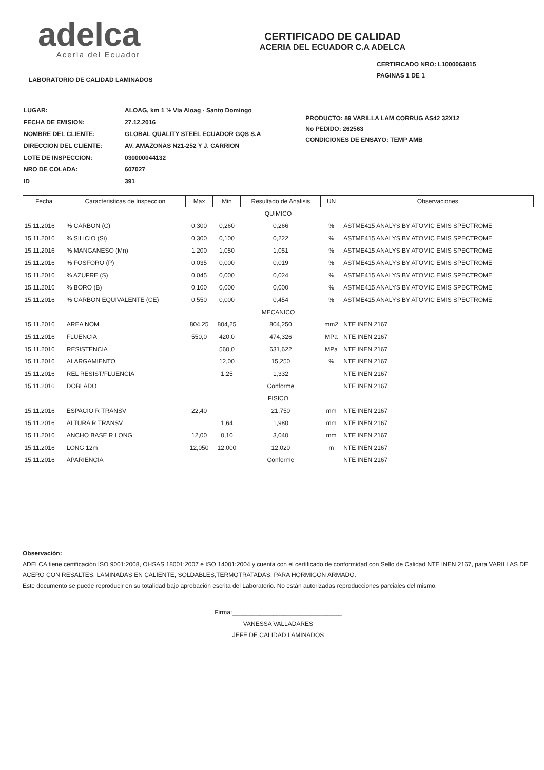adelca
Acería del Ecuador
CERTIFICADO DE CALIDAD
ACERIA DEL ECUADOR C.A ADELCA
CERTIFICADO NRO: L1000063815
PAGINAS 1 DE 1
LABORATORIO DE CALIDAD LAMINADOS
| LUGAR: | ALOAG, km 1 ½ Vía Aloag - Santo Domingo |
| FECHA DE EMISION: | 27.12.2016 |
| NOMBRE DEL CLIENTE: | GLOBAL QUALITY STEEL ECUADOR GQS S.A |
| DIRECCION DEL CLIENTE: | AV. AMAZONAS N21-252 Y J. CARRION |
| LOTE DE INSPECCION: | 030000044132 |
| NRO DE COLADA: | 607027 |
| ID | 391 |
PRODUCTO: 89 VARILLA LAM CORRUG AS42 32X12
No PEDIDO: 262563
CONDICIONES DE ENSAYO: TEMP AMB
| Fecha | Caracteristicas de Inspeccion | Max | Min | Resultado de Analisis | UN | Observaciones |
| --- | --- | --- | --- | --- | --- | --- |
| QUIMICO | | | | | | |
| 15.11.2016 | % CARBON (C) | 0,300 | 0,260 | 0,266 | % | ASTME415 ANALYS BY ATOMIC EMIS SPECTROME |
| 15.11.2016 | % SILICIO (Si) | 0,300 | 0,100 | 0,222 | % | ASTME415 ANALYS BY ATOMIC EMIS SPECTROME |
| 15.11.2016 | % MANGANESO (Mn) | 1,200 | 1,050 | 1,051 | % | ASTME415 ANALYS BY ATOMIC EMIS SPECTROME |
| 15.11.2016 | % FOSFORO (P) | 0,035 | 0,000 | 0,019 | % | ASTME415 ANALYS BY ATOMIC EMIS SPECTROME |
| 15.11.2016 | % AZUFRE (S) | 0,045 | 0,000 | 0,024 | % | ASTME415 ANALYS BY ATOMIC EMIS SPECTROME |
| 15.11.2016 | % BORO (B) | 0,100 | 0,000 | 0,000 | % | ASTME415 ANALYS BY ATOMIC EMIS SPECTROME |
| 15.11.2016 | % CARBON EQUIVALENTE (CE) | 0,550 | 0,000 | 0,454 | % | ASTME415 ANALYS BY ATOMIC EMIS SPECTROME |
| MECANICO | | | | | | |
| 15.11.2016 | AREA NOM | 804,25 | 804,25 | 804,250 | mm2 | NTE INEN 2167 |
| 15.11.2016 | FLUENCIA | 550,0 | 420,0 | 474,326 | MPa | NTE INEN 2167 |
| 15.11.2016 | RESISTENCIA | | 560,0 | 631,622 | MPa | NTE INEN 2167 |
| 15.11.2016 | ALARGAMIENTO | | 12,00 | 15,250 | % | NTE INEN 2167 |
| 15.11.2016 | REL RESIST/FLUENCIA | | 1,25 | 1,332 | | NTE INEN 2167 |
| 15.11.2016 | DOBLADO | | | Conforme | | NTE INEN 2167 |
| FISICO | | | | | | |
| 15.11.2016 | ESPACIO R TRANSV | 22,40 | | 21,750 | mm | NTE INEN 2167 |
| 15.11.2016 | ALTURA R TRANSV | | 1,64 | 1,980 | mm | NTE INEN 2167 |
| 15.11.2016 | ANCHO BASE R LONG | 12,00 | 0,10 | 3,040 | mm | NTE INEN 2167 |
| 15.11.2016 | LONG 12m | 12,050 | 12,000 | 12,020 | m | NTE INEN 2167 |
| 15.11.2016 | APARIENCIA | | | Conforme | | NTE INEN 2167 |
Observación:
ADELCA tiene certificación ISO 9001:2008, OHSAS 18001:2007 e ISO 14001:2004 y cuenta con el certificado de conformidad con Sello de Calidad NTE INEN 2167, para VARILLAS DE ACERO CON RESALTES, LAMINADAS EN CALIENTE, SOLDABLES,TERMOTRATADAS, PARA HORMIGON ARMADO.
Este documento se puede reproducir en su totalidad bajo aprobación escrita del Laboratorio. No están autorizadas reproducciones parciales del mismo.
Firma:________________________________
VANESSA VALLADARES
JEFE DE CALIDAD LAMINADOS